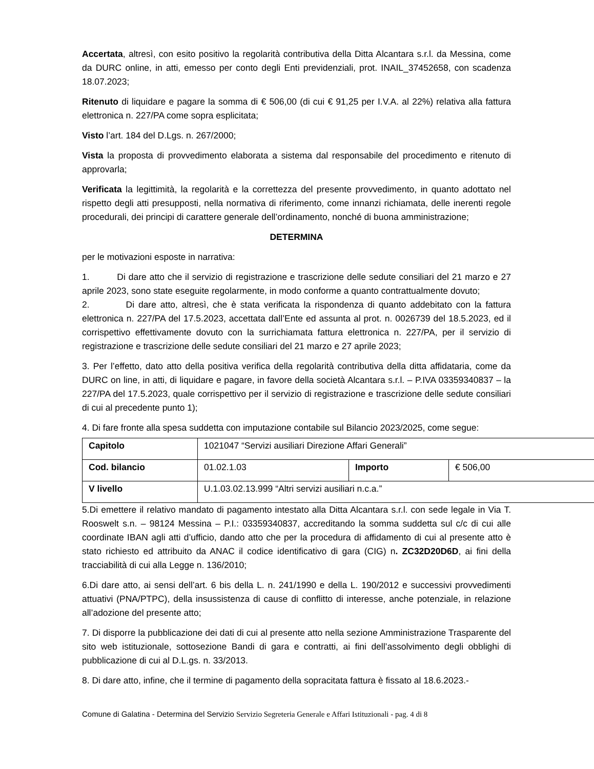Accertata, altresì, con esito positivo la regolarità contributiva della Ditta Alcantara s.r.l. da Messina, come da DURC online, in atti, emesso per conto degli Enti previdenziali, prot. INAIL_37452658, con scadenza 18.07.2023;
Ritenuto di liquidare e pagare la somma di € 506,00 (di cui € 91,25 per I.V.A. al 22%) relativa alla fattura elettronica n. 227/PA come sopra esplicitata;
Visto l’art. 184 del D.Lgs. n. 267/2000;
Vista la proposta di provvedimento elaborata a sistema dal responsabile del procedimento e ritenuto di approvarla;
Verificata la legittimità, la regolarità e la correttezza del presente provvedimento, in quanto adottato nel rispetto degli atti presupposti, nella normativa di riferimento, come innanzi richiamata, delle inerenti regole procedurali, dei principi di carattere generale dell’ordinamento, nonché di buona amministrazione;
DETERMINA
per le motivazioni esposte in narrativa:
1. Di dare atto che il servizio di registrazione e trascrizione delle sedute consiliari del 21 marzo e 27 aprile 2023, sono state eseguite regolarmente, in modo conforme a quanto contrattualmente dovuto;
2. Di dare atto, altresì, che è stata verificata la rispondenza di quanto addebitato con la fattura elettronica n. 227/PA del 17.5.2023, accettata dall’Ente ed assunta al prot. n. 0026739 del 18.5.2023, ed il corrispettivo effettivamente dovuto con la surrichiamata fattura elettronica n. 227/PA, per il servizio di registrazione e trascrizione delle sedute consiliari del 21 marzo e 27 aprile 2023;
3. Per l’effetto, dato atto della positiva verifica della regolarità contributiva della ditta affidataria, come da DURC on line, in atti, di liquidare e pagare, in favore della società Alcantara s.r.l. – P.IVA 03359340837 – la 227/PA del 17.5.2023, quale corrispettivo per il servizio di registrazione e trascrizione delle sedute consiliari di cui al precedente punto 1);
4. Di fare fronte alla spesa suddetta con imputazione contabile sul Bilancio 2023/2025, come segue:
| Capitolo | 1021047 “Servizi ausiliari Direzione Affari Generali” | | |
| Cod. bilancio | 01.02.1.03 | Importo | € 506,00 |
| V livello | U.1.03.02.13.999 “Altri servizi ausiliari n.c.a.” | | |
5.Di emettere il relativo mandato di pagamento intestato alla Ditta Alcantara s.r.l. con sede legale in Via T. Rooswelt s.n. – 98124 Messina – P.I.: 03359340837, accreditando la somma suddetta sul c/c di cui alle coordinate IBAN agli atti d’ufficio, dando atto che per la procedura di affidamento di cui al presente atto è stato richiesto ed attribuito da ANAC il codice identificativo di gara (CIG) n. ZC32D20D6D, ai fini della tracciabilità di cui alla Legge n. 136/2010;
6.Di dare atto, ai sensi dell’art. 6 bis della L. n. 241/1990 e della L. 190/2012 e successivi provvedimenti attuativi (PNA/PTPC), della insussistenza di cause di conflitto di interesse, anche potenziale, in relazione all’adozione del presente atto;
7. Di disporre la pubblicazione dei dati di cui al presente atto nella sezione Amministrazione Trasparente del sito web istituzionale, sottosezione Bandi di gara e contratti, ai fini dell’assolvimento degli obblighi di pubblicazione di cui al D.L.gs. n. 33/2013.
8. Di dare atto, infine, che il termine di pagamento della sopracitata fattura è fissato al 18.6.2023.-
Comune di Galatina - Determina del Servizio Servizio Segreteria Generale e Affari Istituzionali - pag. 4 di 8